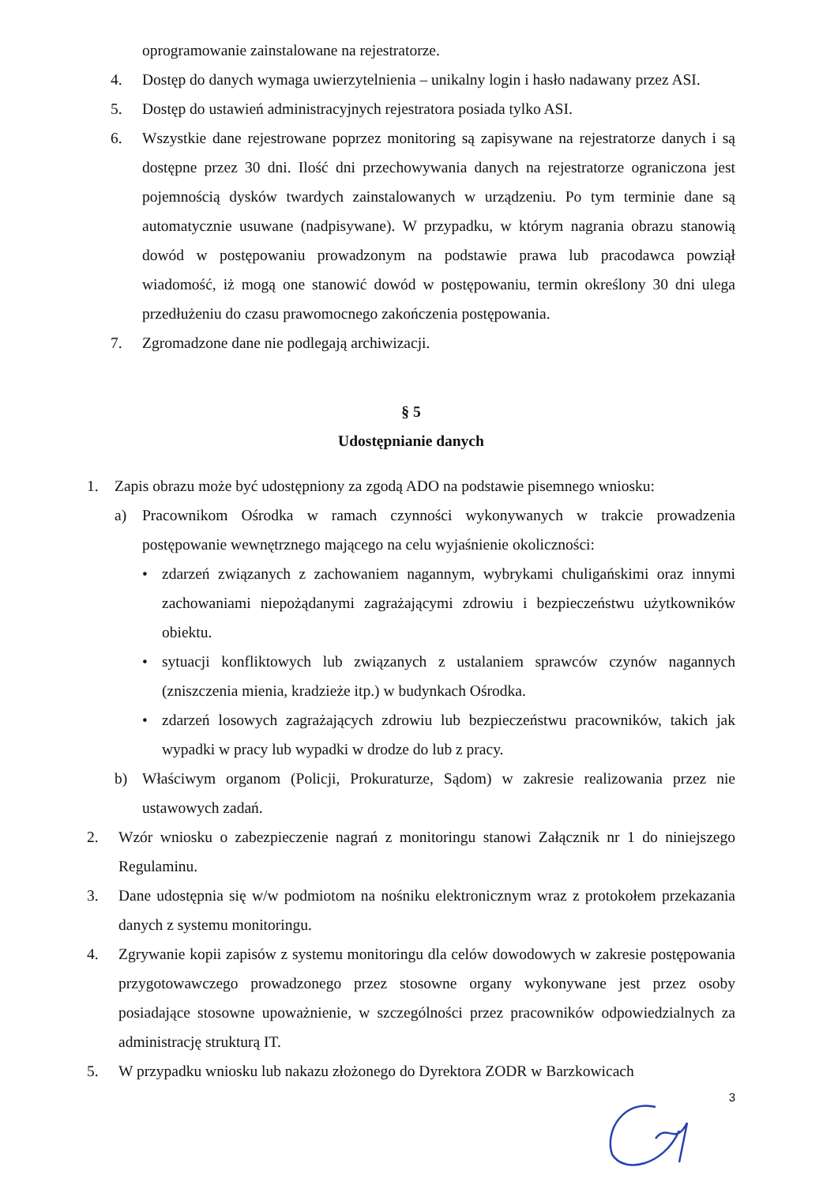oprogramowanie zainstalowane na rejestratorze.
4. Dostęp do danych wymaga uwierzytelnienia – unikalny login i hasło nadawany przez ASI.
5. Dostęp do ustawień administracyjnych rejestratora posiada tylko ASI.
6. Wszystkie dane rejestrowane poprzez monitoring są zapisywane na rejestratorze danych i są dostępne przez 30 dni. Ilość dni przechowywania danych na rejestratorze ograniczona jest pojemnością dysków twardych zainstalowanych w urządzeniu. Po tym terminie dane są automatycznie usuwane (nadpisywane). W przypadku, w którym nagrania obrazu stanowią dowód w postępowaniu prowadzonym na podstawie prawa lub pracodawca powziął wiadomość, iż mogą one stanowić dowód w postępowaniu, termin określony 30 dni ulega przedłużeniu do czasu prawomocnego zakończenia postępowania.
7. Zgromadzone dane nie podlegają archiwizacji.
§ 5
Udostępnianie danych
1. Zapis obrazu może być udostępniony za zgodą ADO na podstawie pisemnego wniosku:
a) Pracownikom Ośrodka w ramach czynności wykonywanych w trakcie prowadzenia postępowanie wewnętrznego mającego na celu wyjaśnienie okoliczności:
• zdarzeń związanych z zachowaniem nagannym, wybrykami chuligańskimi oraz innymi zachowaniami niepożądanymi zagrażającymi zdrowiu i bezpieczeństwu użytkowników obiektu.
• sytuacji konfliktowych lub związanych z ustalaniem sprawców czynów nagannych (zniszczenia mienia, kradzieże itp.) w budynkach Ośrodka.
• zdarzeń losowych zagrażających zdrowiu lub bezpieczeństwu pracowników, takich jak wypadki w pracy lub wypadki w drodze do lub z pracy.
b) Właściwym organom (Policji, Prokuraturze, Sądom) w zakresie realizowania przez nie ustawowych zadań.
2. Wzór wniosku o zabezpieczenie nagrań z monitoringu stanowi Załącznik nr 1 do niniejszego Regulaminu.
3. Dane udostępnia się w/w podmiotom na nośniku elektronicznym wraz z protokołem przekazania danych z systemu monitoringu.
4. Zgrywanie kopii zapisów z systemu monitoringu dla celów dowodowych w zakresie postępowania przygotowawczego prowadzonego przez stosowne organy wykonywane jest przez osoby posiadające stosowne upoważnienie, w szczególności przez pracowników odpowiedzialnych za administrację strukturą IT.
5. W przypadku wniosku lub nakazu złożonego do Dyrektora ZODR w Barzkowicach
3